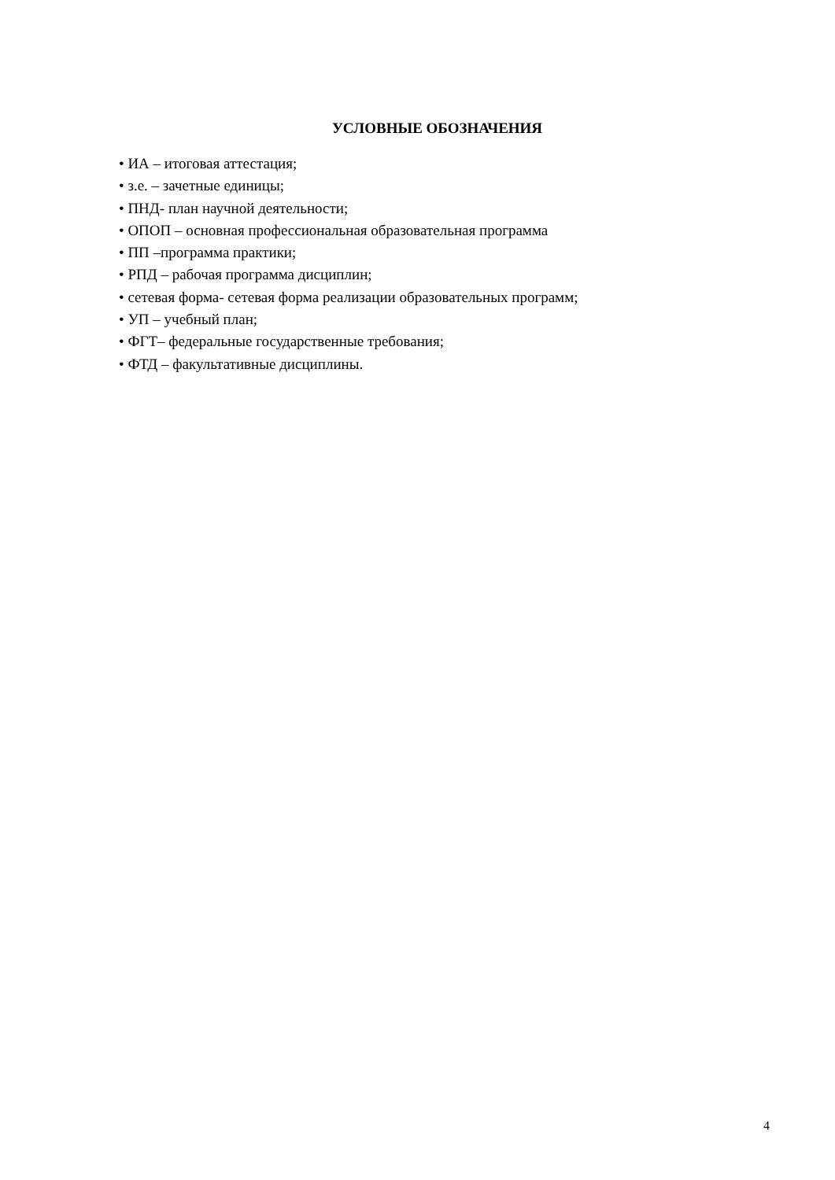УСЛОВНЫЕ ОБОЗНАЧЕНИЯ
• ИА – итоговая аттестация;
• з.е. – зачетные единицы;
• ПНД- план научной деятельности;
• ОПОП – основная профессиональная образовательная программа
• ПП –программа практики;
• РПД – рабочая программа дисциплин;
• сетевая форма- сетевая форма реализации образовательных программ;
• УП – учебный план;
• ФГТ– федеральные государственные требования;
• ФТД – факультативные дисциплины.
4